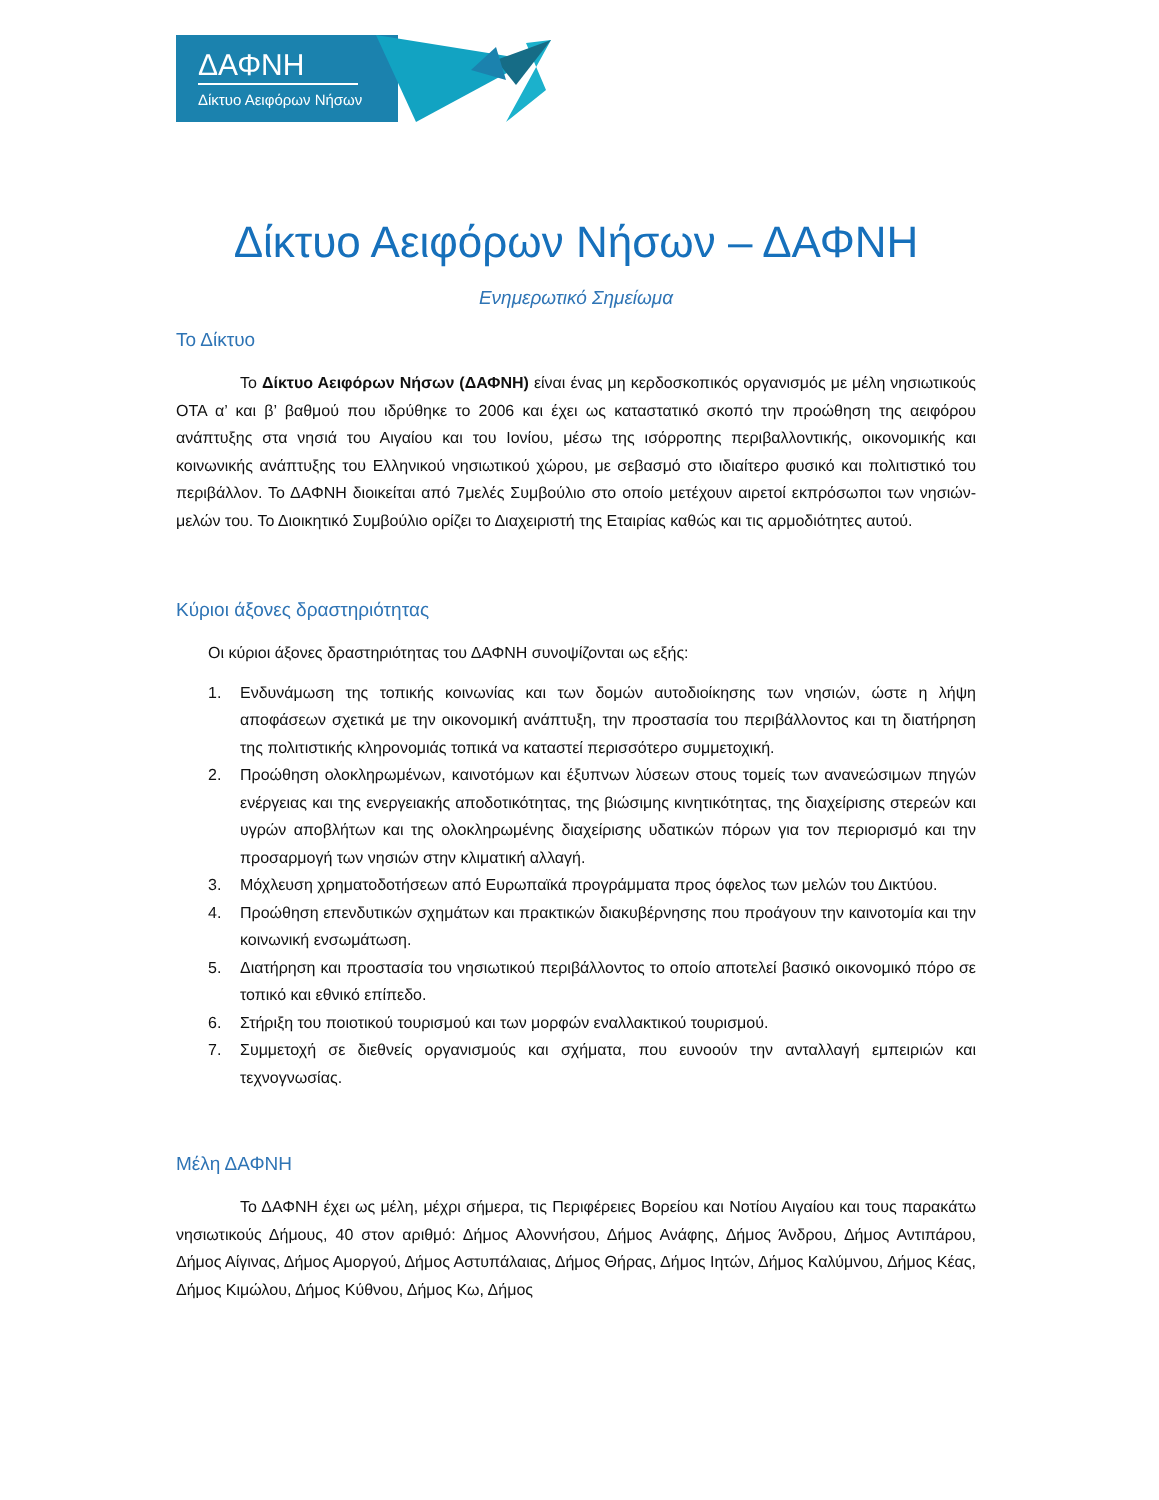ΔΑΦΝΗ
Δίκτυο Αειφόρων Νήσων
Δίκτυο Αειφόρων Νήσων – ΔΑΦΝΗ
Ενημερωτικό Σημείωμα
Το Δίκτυο
Το Δίκτυο Αειφόρων Νήσων (ΔΑΦΝΗ) είναι ένας μη κερδοσκοπικός οργανισμός με μέλη νησιωτικούς ΟΤΑ α’ και β’ βαθμού που ιδρύθηκε το 2006 και έχει ως καταστατικό σκοπό την προώθηση της αειφόρου ανάπτυξης στα νησιά του Αιγαίου και του Ιονίου, μέσω της ισόρροπης περιβαλλοντικής, οικονομικής και κοινωνικής ανάπτυξης του Ελληνικού νησιωτικού χώρου, με σεβασμό στο ιδιαίτερο φυσικό και πολιτιστικό του περιβάλλον. Το ΔΑΦΝΗ διοικείται από 7μελές Συμβούλιο στο οποίο μετέχουν αιρετοί εκπρόσωποι των νησιών-μελών του. Το Διοικητικό Συμβούλιο ορίζει το Διαχειριστή της Εταιρίας καθώς και τις αρμοδιότητες αυτού.
Κύριοι άξονες δραστηριότητας
Οι κύριοι άξονες δραστηριότητας του ΔΑΦΝΗ συνοψίζονται ως εξής:
1. Ενδυνάμωση της τοπικής κοινωνίας και των δομών αυτοδιοίκησης των νησιών, ώστε η λήψη αποφάσεων σχετικά με την οικονομική ανάπτυξη, την προστασία του περιβάλλοντος και τη διατήρηση της πολιτιστικής κληρονομιάς τοπικά να καταστεί περισσότερο συμμετοχική.
2. Προώθηση ολοκληρωμένων, καινοτόμων και έξυπνων λύσεων στους τομείς των ανανεώσιμων πηγών ενέργειας και της ενεργειακής αποδοτικότητας, της βιώσιμης κινητικότητας, της διαχείρισης στερεών και υγρών αποβλήτων και της ολοκληρωμένης διαχείρισης υδατικών πόρων για τον περιορισμό και την προσαρμογή των νησιών στην κλιματική αλλαγή.
3. Μόχλευση χρηματοδοτήσεων από Ευρωπαϊκά προγράμματα προς όφελος των μελών του Δικτύου.
4. Προώθηση επενδυτικών σχημάτων και πρακτικών διακυβέρνησης που προάγουν την καινοτομία και την κοινωνική ενσωμάτωση.
5. Διατήρηση και προστασία του νησιωτικού περιβάλλοντος το οποίο αποτελεί βασικό οικονομικό πόρο σε τοπικό και εθνικό επίπεδο.
6. Στήριξη του ποιοτικού τουρισμού και των μορφών εναλλακτικού τουρισμού.
7. Συμμετοχή σε διεθνείς οργανισμούς και σχήματα, που ευνοούν την ανταλλαγή εμπειριών και τεχνογνωσίας.
Μέλη ΔΑΦΝΗ
Το ΔΑΦΝΗ έχει ως μέλη, μέχρι σήμερα, τις Περιφέρειες Βορείου και Νοτίου Αιγαίου και τους παρακάτω νησιωτικούς Δήμους, 40 στον αριθμό: Δήμος Αλοννήσου, Δήμος Ανάφης, Δήμος Άνδρου, Δήμος Αντιπάρου, Δήμος Αίγινας, Δήμος Αμοργού, Δήμος Αστυπάλαιας, Δήμος Θήρας, Δήμος Ιητών, Δήμος Καλύμνου, Δήμος Κέας, Δήμος Κιμώλου, Δήμος Κύθνου, Δήμος Κω, Δήμος